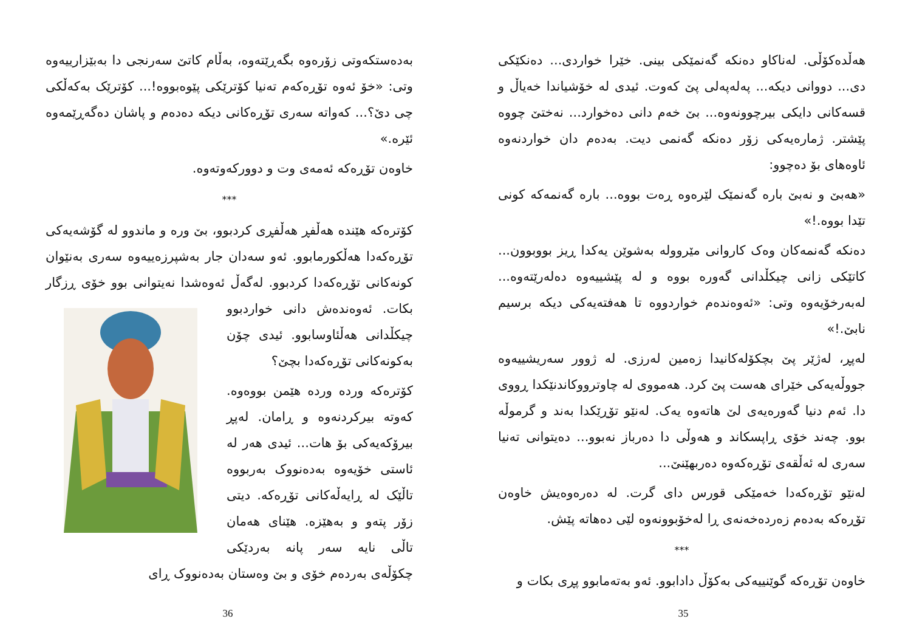هەڵدەکۆڵی. لەناکاو دەنکە گەنمێکی بینی. خێرا خواردی... دەنکێکی دی... دووانی دیکە... پەلەپەلی پێ کەوت. ئیدی لە خۆشیاندا خەیاڵ و قسەکانی دایکی بیرچوونەوە... بێ خەم دانی دەخوارد... نەختێ چووە پێشتر. ژمارەیەکی زۆر دەنکە گەنمی دیت. بەدەم دان خواردنەوە ئاوەهای بۆ دەچوو:
«هەبێ و نەبێ بارە گەنمێک لێرەوە ڕەت بووە... بارە گەنمەکە کونی تێدا بووە.!»
دەنکە گەنمەکان وەک کاروانی مێروولە بەشوێن یەکدا ڕیز بووبوون... کاتێکی زانی چیکڵدانی گەورە بووە و لە پێشییەوە دەلەرێتەوە... لەبەرخۆیەوە وتی: «ئەوەندەم خواردووە تا هەفتەیەکی دیکە برسیم نابێ.!»
لەپڕ، لەژێر پێ بچکۆلەکانیدا زەمین لەرزی. لە ژوور سەریشییەوە جووڵەیەکی خێرای هەست پێ کرد. هەمووی لە چاوترووکاندنێکدا ڕووی دا. ئەم دنیا گەورەیەی لێ هاتەوە یەک. لەنێو تۆڕێکدا بەند و گرموڵە بوو. چەند خۆی ڕاپسکاند و هەوڵی دا دەرباز نەبوو... دەیتوانی تەنیا سەری لە ئەڵقەی تۆڕەکەوە دەربهێنێ...
لەنێو تۆڕەکەدا خەمێکی قورس دای گرت. لە دەرەوەیش خاوەن تۆڕەکە بەدەم زەردەخەنەی ڕا لەخۆبوونەوە لێی دەهاتە پێش.
***
خاوەن تۆڕەکە گوێنییەکی بەکۆڵ دادابوو. ئەو بەتەمابوو پڕی بکات و
35
بەدەستکەوتی زۆرەوە بگەڕێتەوە، بەڵام کاتێ سەرنجی دا بەبێزارییەوە وتی: «خۆ ئەوە تۆڕەکەم تەنیا کۆترێکی پێوەبووە!... کۆترێک بەکەڵکی چی دێ؟... کەواتە سەری تۆڕەکانی دیکە دەدەم و پاشان دەگەڕێمەوە ئێرە.»
خاوەن تۆڕەکە ئەمەی وت و دوورکەوتەوە.
***
کۆترەکە هێندە هەڵفڕ هەڵفڕی کردبوو، بێ ورە و ماندوو لە گۆشەیەکی تۆڕەکەدا هەڵکورمابوو. ئەو سەدان جار بەشپرزەییەوە سەری بەنێوان کونەکانی تۆڕەکەدا کردبوو. لەگەڵ ئەوەشدا نەیتوانی بوو خۆی ڕزگار بکات. ئەوەندەش دانی خواردبوو چیکڵدانی هەڵئاوسابوو. ئیدی چۆن بەکونەکانی تۆڕەکەدا بچێ؟
کۆترەکە وردە وردە هێمن بووەوە. کەوتە بیرکردنەوە و ڕامان. لەپڕ بیرۆکەیەکی بۆ هات... ئیدی هەر لە ئاستی خۆیەوە بەدەنووک بەربووە تاڵێک لە ڕایەڵەکانی تۆڕەکە. دیتی زۆر پتەو و بەهێزە. هێنای هەمان تاڵی نایە سەر پانە بەردێکی چکۆڵەی بەردەم خۆی و بێ وەستان بەدەنووک ڕای
36